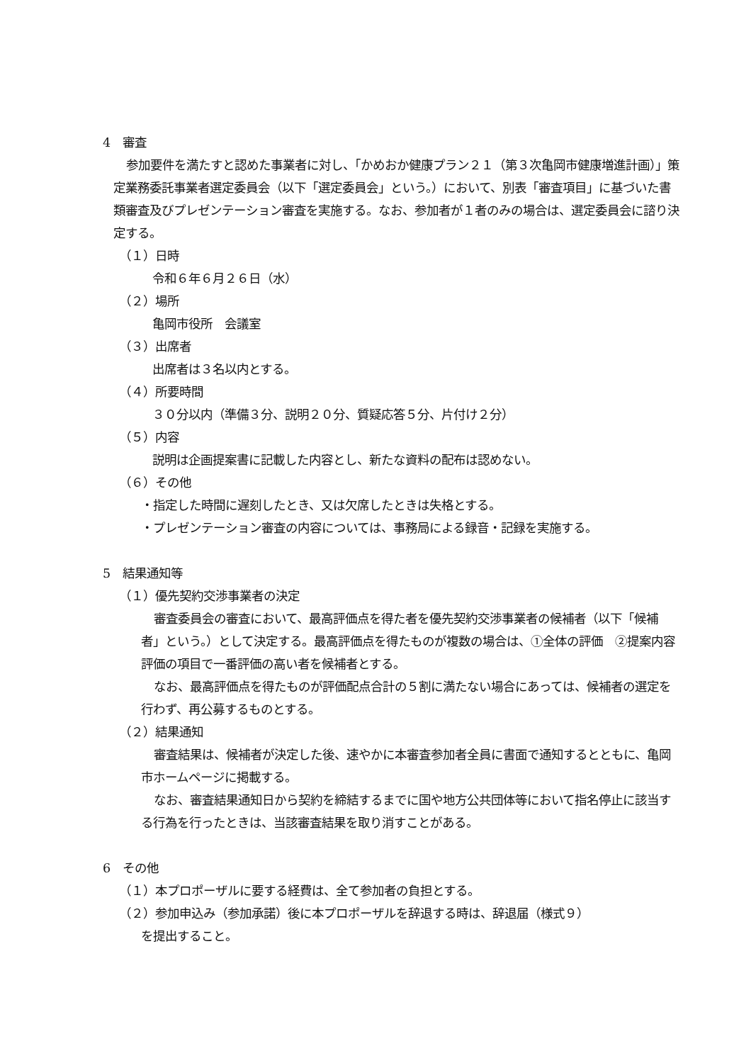4　審査
参加要件を満たすと認めた事業者に対し、「かめおか健康プラン２１（第３次亀岡市健康増進計画）」策定業務委託事業者選定委員会（以下「選定委員会」という。）において、別表「審査項目」に基づいた書類審査及びプレゼンテーション審査を実施する。なお、参加者が１者のみの場合は、選定委員会に諮り決定する。
（１）日時
令和６年６月２６日（水）
（２）場所
亀岡市役所　会議室
（３）出席者
出席者は３名以内とする。
（４）所要時間
３０分以内（準備３分、説明２０分、質疑応答５分、片付け２分）
（５）内容
説明は企画提案書に記載した内容とし、新たな資料の配布は認めない。
（６）その他
・指定した時間に遅刻したとき、又は欠席したときは失格とする。
・プレゼンテーション審査の内容については、事務局による録音・記録を実施する。
5　結果通知等
（１）優先契約交渉事業者の決定
審査委員会の審査において、最高評価点を得た者を優先契約交渉事業者の候補者（以下「候補者」という。）として決定する。最高評価点を得たものが複数の場合は、①全体の評価　②提案内容評価の項目で一番評価の高い者を候補者とする。
なお、最高評価点を得たものが評価配点合計の５割に満たない場合にあっては、候補者の選定を行わず、再公募するものとする。
（２）結果通知
審査結果は、候補者が決定した後、速やかに本審査参加者全員に書面で通知するとともに、亀岡市ホームページに掲載する。
なお、審査結果通知日から契約を締結するまでに国や地方公共団体等において指名停止に該当する行為を行ったときは、当該審査結果を取り消すことがある。
6　その他
（１）本プロポーザルに要する経費は、全て参加者の負担とする。
（２）参加申込み（参加承諾）後に本プロポーザルを辞退する時は、辞退届（様式９）
を提出すること。